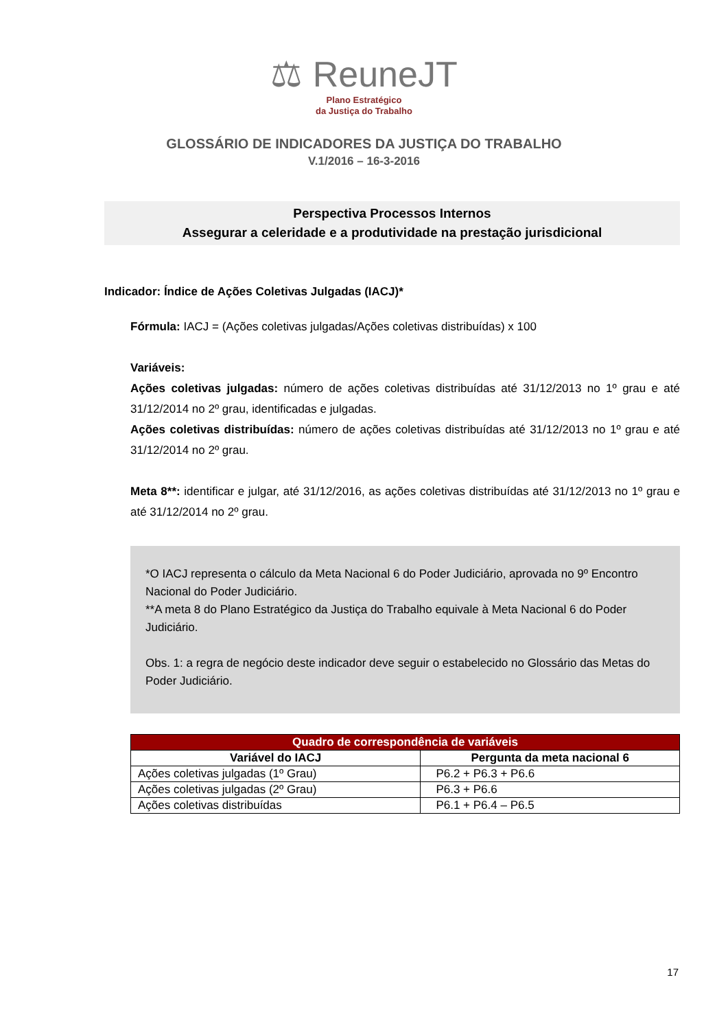⚖ ReuneJT
Plano Estratégico
da Justiça do Trabalho
GLOSSÁRIO DE INDICADORES DA JUSTIÇA DO TRABALHO
V.1/2016 – 16-3-2016
Perspectiva Processos Internos
Assegurar a celeridade e a produtividade na prestação jurisdicional
Indicador: Índice de Ações Coletivas Julgadas (IACJ)*
Fórmula: IACJ = (Ações coletivas julgadas/Ações coletivas distribuídas) x 100
Variáveis:
Ações coletivas julgadas: número de ações coletivas distribuídas até 31/12/2013 no 1º grau e até 31/12/2014 no 2º grau, identificadas e julgadas.
Ações coletivas distribuídas: número de ações coletivas distribuídas até 31/12/2013 no 1º grau e até 31/12/2014 no 2º grau.
Meta 8**: identificar e julgar, até 31/12/2016, as ações coletivas distribuídas até 31/12/2013 no 1º grau e até 31/12/2014 no 2º grau.
*O IACJ representa o cálculo da Meta Nacional 6 do Poder Judiciário, aprovada no 9º Encontro Nacional do Poder Judiciário.
**A meta 8 do Plano Estratégico da Justiça do Trabalho equivale à Meta Nacional 6 do Poder Judiciário.
Obs. 1: a regra de negócio deste indicador deve seguir o estabelecido no Glossário das Metas do Poder Judiciário.
| Quadro de correspondência de variáveis | |
| --- | --- |
| Variável do IACJ | Pergunta da meta nacional 6 |
| Ações coletivas julgadas (1º Grau) | P6.2 + P6.3 + P6.6 |
| Ações coletivas julgadas (2º Grau) | P6.3 + P6.6 |
| Ações coletivas distribuídas | P6.1 + P6.4 – P6.5 |
17